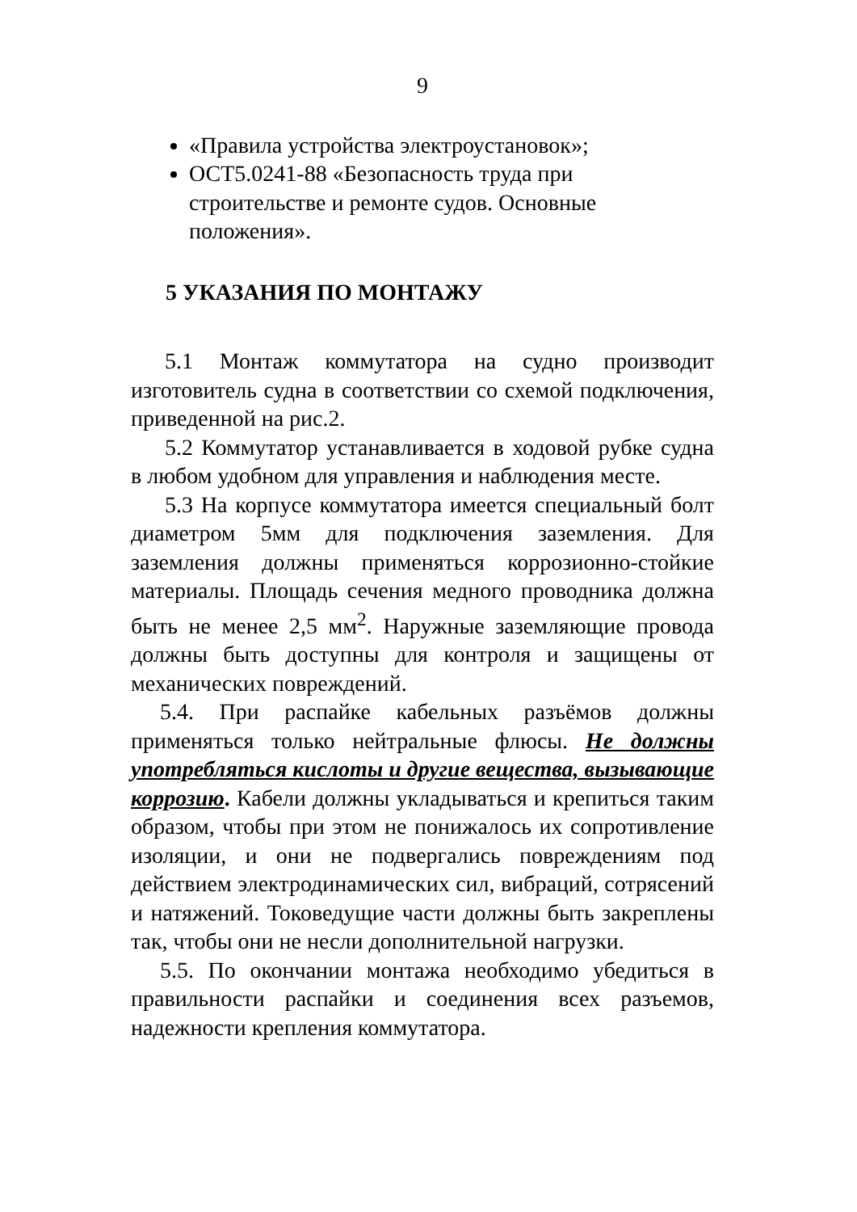9
«Правила устройства электроустановок»;
ОСТ5.0241-88 «Безопасность труда при строительстве и ремонте судов. Основные положения».
5 УКАЗАНИЯ ПО МОНТАЖУ
5.1 Монтаж коммутатора на судно производит изготовитель судна в соответствии со схемой подключения, приведенной на рис.2.
5.2 Коммутатор устанавливается в ходовой рубке судна в любом удобном для управления и наблюдения месте.
5.3 На корпусе коммутатора имеется специальный болт диаметром 5мм для подключения заземления. Для заземления должны применяться коррозионно-стойкие материалы. Площадь сечения медного проводника должна быть не менее 2,5 мм<sup>2</sup>. Наружные заземляющие провода должны быть доступны для контроля и защищены от механических повреждений.
5.4. При распайке кабельных разъёмов должны применяться только нейтральные флюсы. Не должны употребляться кислоты и другие вещества, вызывающие коррозию. Кабели должны укладываться и крепиться таким образом, чтобы при этом не понижалось их сопротивление изоляции, и они не подвергались повреждениям под действием электродинамических сил, вибраций, сотрясений и натяжений. Токоведущие части должны быть закреплены так, чтобы они не несли дополнительной нагрузки.
5.5. По окончании монтажа необходимо убедиться в правильности распайки и соединения всех разъемов, надежности крепления коммутатора.